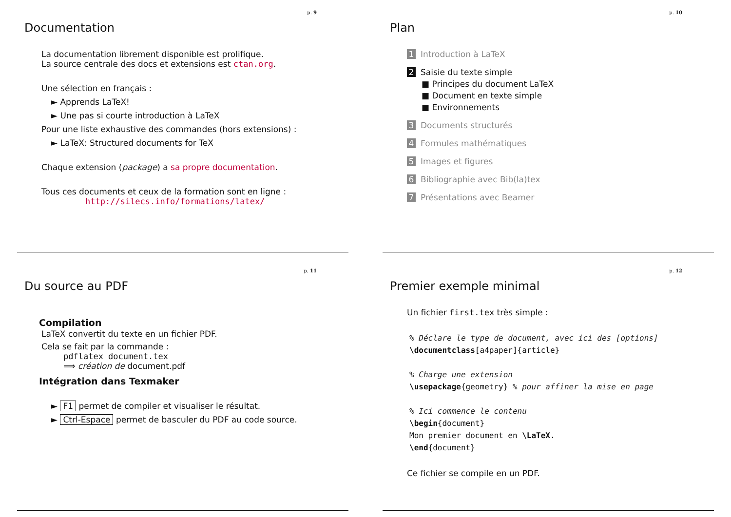p. 9
Documentation
La documentation librement disponible est prolifique.
La source centrale des docs et extensions est ctan.org.
Une sélection en français :
► Apprends LaTeX!
► Une pas si courte introduction à LaTeX
Pour une liste exhaustive des commandes (hors extensions) :
► LaTeX: Structured documents for TeX
Chaque extension (package) a sa propre documentation.
Tous ces documents et ceux de la formation sont en ligne :
http://silecs.info/formations/latex/
p. 10
Plan
1 Introduction à LaTeX
2 Saisie du texte simple
■ Principes du document LaTeX
■ Document en texte simple
■ Environnements
3 Documents structurés
4 Formules mathématiques
5 Images et figures
6 Bibliographie avec Bib(la)tex
7 Présentations avec Beamer
p. 11
Du source au PDF
Compilation
LaTeX convertit du texte en un fichier PDF.
Cela se fait par la commande :
pdflatex document.tex
⟹ création de document.pdf
Intégration dans Texmaker
► F1 permet de compiler et visualiser le résultat.
► Ctrl-Espace permet de basculer du PDF au code source.
p. 12
Premier exemple minimal
Un fichier first.tex très simple :
% Déclare le type de document, avec ici des [options]
\documentclass[a4paper]{article}

% Charge une extension
\usepackage{geometry} % pour affiner la mise en page

% Ici commence le contenu
\begin{document}
Mon premier document en \LaTeX.
\end{document}
Ce fichier se compile en un PDF.